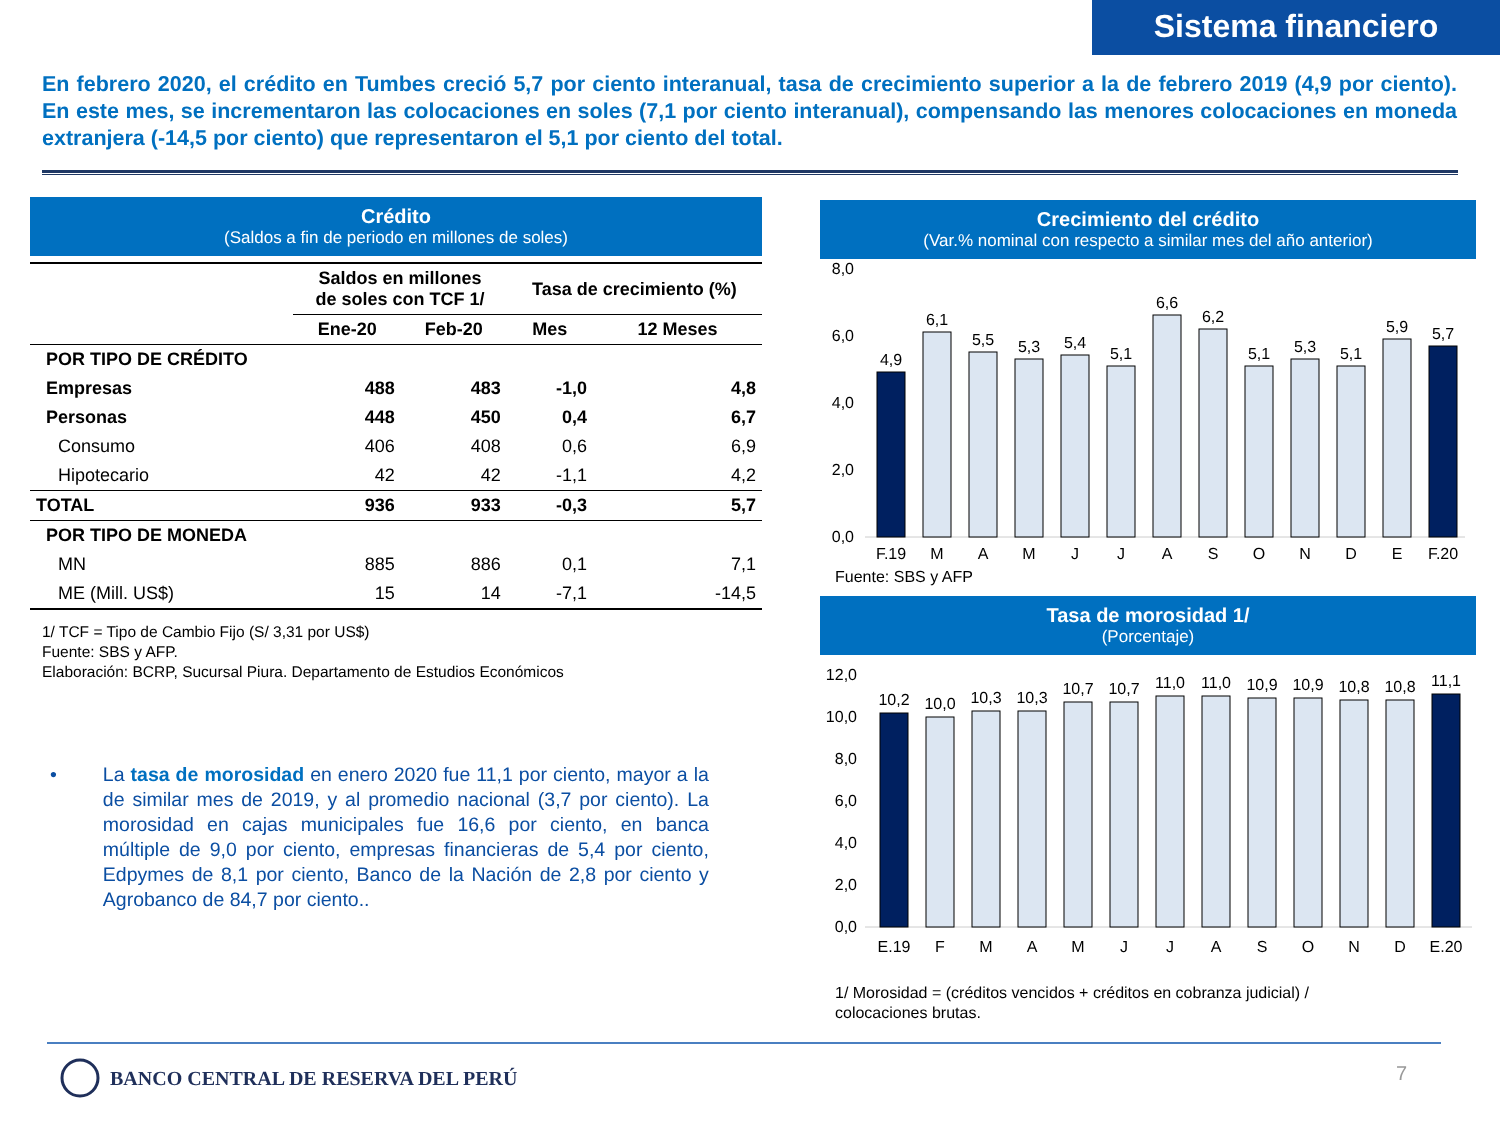Sistema financiero
En febrero 2020, el crédito en Tumbes creció 5,7 por ciento interanual, tasa de crecimiento superior a la de febrero 2019 (4,9 por ciento). En este mes, se incrementaron las colocaciones en soles (7,1 por ciento interanual), compensando las menores colocaciones en moneda extranjera (-14,5 por ciento) que representaron el 5,1 por ciento del total.
Crédito
(Saldos a fin de periodo en millones de soles)
| | Saldos en millones de soles con TCF 1/ | | Tasa de crecimiento (%) | |
| --- | --- | --- | --- | --- |
| | Ene-20 | Feb-20 | Mes | 12 Meses |
| POR TIPO DE CRÉDITO | | | | |
| Empresas | 488 | 483 | -1,0 | 4,8 |
| Personas | 448 | 450 | 0,4 | 6,7 |
| Consumo | 406 | 408 | 0,6 | 6,9 |
| Hipotecario | 42 | 42 | -1,1 | 4,2 |
| TOTAL | 936 | 933 | -0,3 | 5,7 |
| POR TIPO DE MONEDA | | | | |
| MN | 885 | 886 | 0,1 | 7,1 |
| ME (Mill. US$) | 15 | 14 | -7,1 | -14,5 |
1/ TCF = Tipo de Cambio Fijo (S/ 3,31 por US$)
Fuente: SBS y AFP.
Elaboración: BCRP, Sucursal Piura. Departamento de Estudios Económicos
• La tasa de morosidad en enero 2020 fue 11,1 por ciento, mayor a la de similar mes de 2019, y al promedio nacional (3,7 por ciento). La morosidad en cajas municipales fue 16,6 por ciento, en banca múltiple de 9,0 por ciento, empresas financieras de 5,4 por ciento, Edpymes de 8,1 por ciento, Banco de la Nación de 2,8 por ciento y Agrobanco de 84,7 por ciento..
Crecimiento del crédito
(Var.% nominal con respecto a similar mes del año anterior)
8,0
6,0
4,0
2,0
0,0
4,9
6,1
5,5
5,3
5,4
5,1
6,6
6,2
5,1
5,3
5,1
5,9
5,7
F.19
M
A
M
J
J
A
S
O
N
D
E
F.20
Fuente: SBS y AFP
Tasa de morosidad 1/
(Porcentaje)
12,0
10,0
8,0
6,0
4,0
2,0
0,0
10,2
10,0
10,3
10,3
10,7
10,7
11,0
11,0
10,9
10,9
10,8
10,8
11,1
E.19
F
M
A
M
J
J
A
S
O
N
D
E.20
1/ Morosidad = (créditos vencidos + créditos en cobranza judicial) /
colocaciones brutas.
BANCO CENTRAL DE RESERVA DEL PERÚ
7